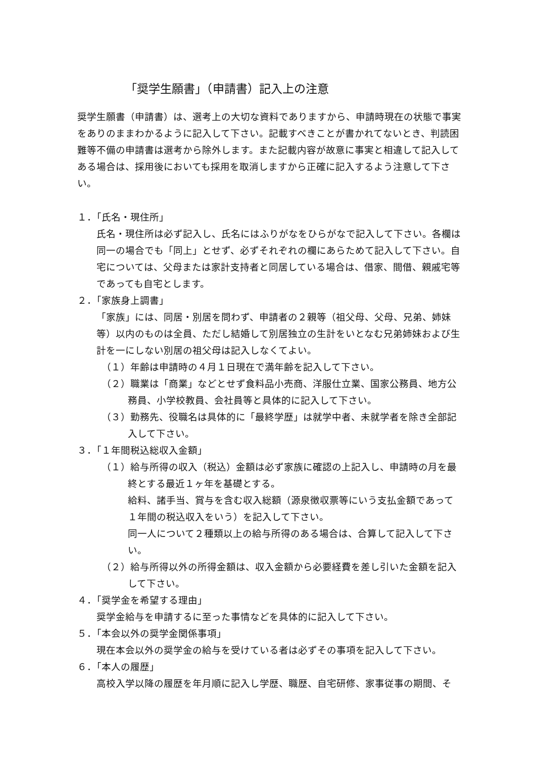「奨学生願書」（申請書）記入上の注意
奨学生願書（申請書）は、選考上の大切な資料でありますから、申請時現在の状態で事実をありのままわかるように記入して下さい。記載すべきことが書かれてないとき、判読困難等不備の申請書は選考から除外します。また記載内容が故意に事実と相違して記入してある場合は、採用後においても採用を取消しますから正確に記入するよう注意して下さい。
１．「氏名・現住所」
氏名・現住所は必ず記入し、氏名にはふりがなをひらがなで記入して下さい。各欄は同一の場合でも「同上」とせず、必ずそれぞれの欄にあらためて記入して下さい。自宅については、父母または家計支持者と同居している場合は、借家、間借、親戚宅等であっても自宅とします。
２．「家族身上調書」
「家族」には、同居・別居を問わず、申請者の２親等（祖父母、父母、兄弟、姉妹等）以内のものは全員、ただし結婚して別居独立の生計をいとなむ兄弟姉妹および生計を一にしない別居の祖父母は記入しなくてよい。
（１）年齢は申請時の４月１日現在で満年齢を記入して下さい。
（２）職業は「商業」などとせず食料品小売商、洋服仕立業、国家公務員、地方公務員、小学校教員、会社員等と具体的に記入して下さい。
（３）勤務先、役職名は具体的に「最終学歴」は就学中者、未就学者を除き全部記入して下さい。
３．「１年間税込総収入金額」
（１）給与所得の収入（税込）金額は必ず家族に確認の上記入し、申請時の月を最終とする最近１ヶ年を基礎とする。
給料、諸手当、賞与を含む収入総額（源泉徴収票等にいう支払金額であって１年間の税込収入をいう）を記入して下さい。
同一人について２種類以上の給与所得のある場合は、合算して記入して下さい。
（２）給与所得以外の所得金額は、収入金額から必要経費を差し引いた金額を記入して下さい。
４．「奨学金を希望する理由」
奨学金給与を申請するに至った事情などを具体的に記入して下さい。
５．「本会以外の奨学金関係事項」
現在本会以外の奨学金の給与を受けている者は必ずその事項を記入して下さい。
６．「本人の履歴」
高校入学以降の履歴を年月順に記入し学歴、職歴、自宅研修、家事従事の期間、そ